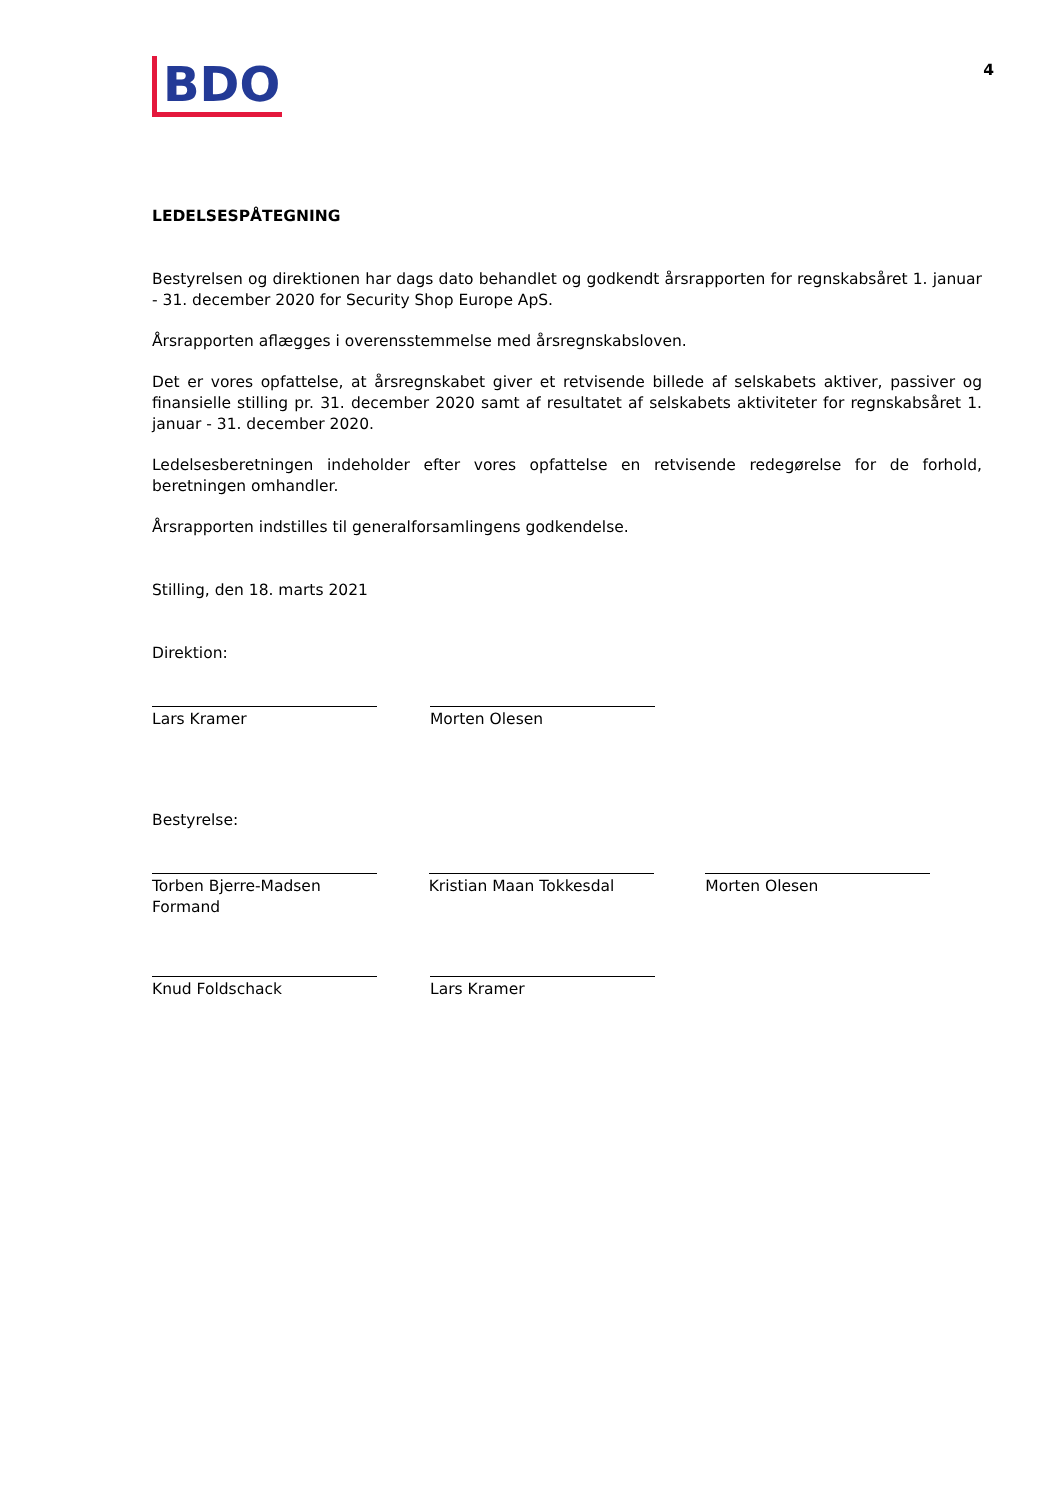BDO
4
LEDELSESPÅTEGNING
Bestyrelsen og direktionen har dags dato behandlet og godkendt årsrapporten for regnskabsåret 1. januar - 31. december 2020 for Security Shop Europe ApS.
Årsrapporten aflægges i overensstemmelse med årsregnskabsloven.
Det er vores opfattelse, at årsregnskabet giver et retvisende billede af selskabets aktiver, passiver og finansielle stilling pr. 31. december 2020 samt af resultatet af selskabets aktiviteter for regnskabsåret 1. januar - 31. december 2020.
Ledelsesberetningen indeholder efter vores opfattelse en retvisende redegørelse for de forhold, beretningen omhandler.
Årsrapporten indstilles til generalforsamlingens godkendelse.
Stilling, den 18. marts 2021
Direktion:
Lars Kramer Morten Olesen
Bestyrelse:
Torben Bjerre-Madsen
Formand
Kristian Maan Tokkesdal Morten Olesen
Knud Foldschack Lars Kramer